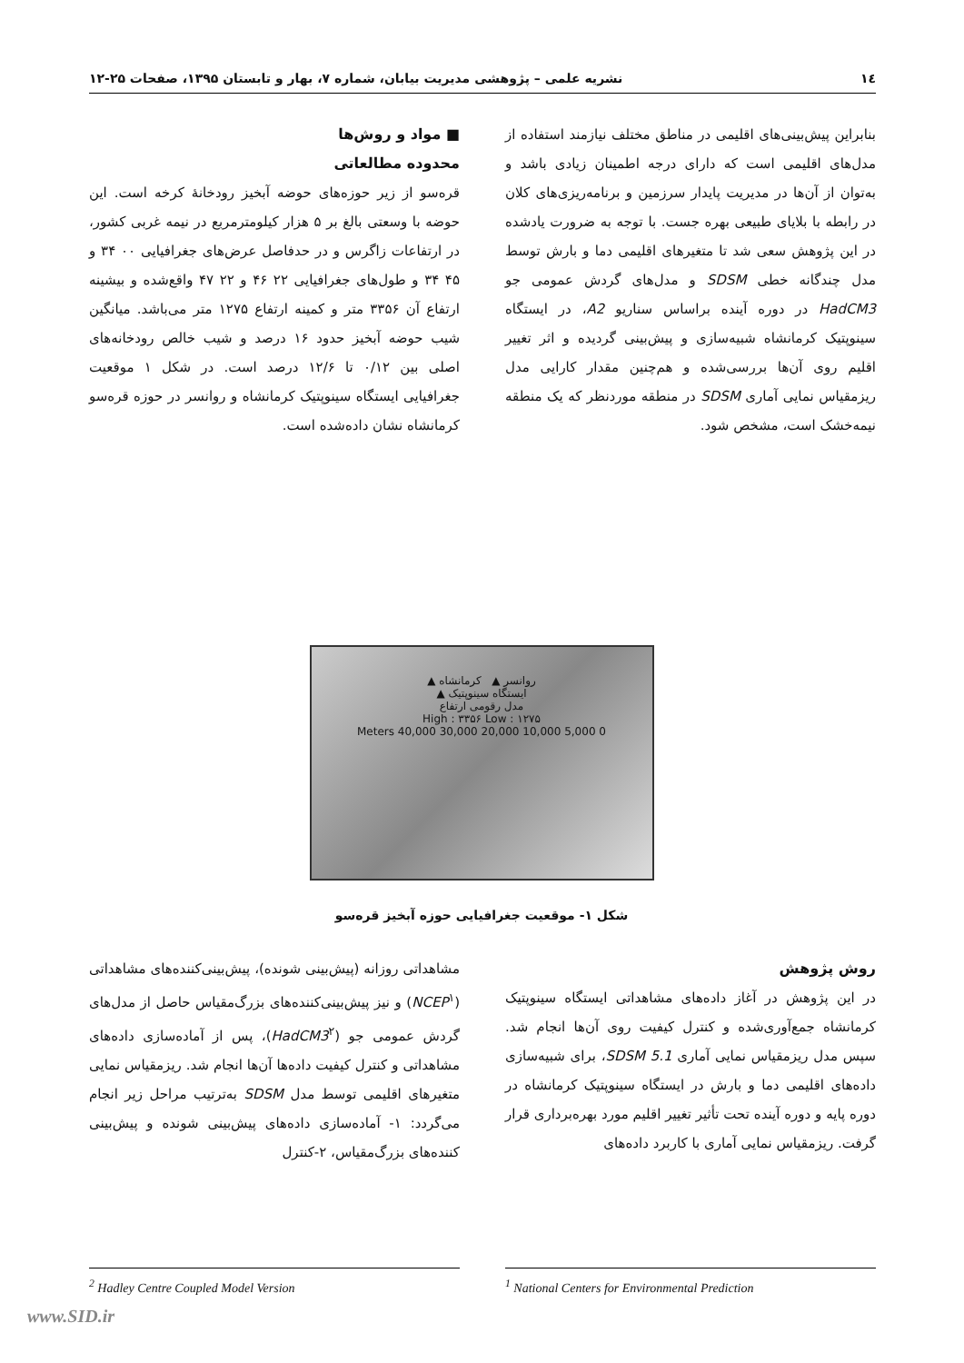۱٤ نشریه علمی – پژوهشی مدیریت بیابان، شماره ۷، بهار و تابستان ۱۳۹۵، صفحات ۲۵-۱۲
بنابراین پیش‌بینی‌های اقلیمی در مناطق مختلف نیازمند استفاده از مدل‌های اقلیمی است که دارای درجه اطمینان زیادی باشد و به‌توان از آن‌ها در مدیریت پایدار سرزمین و برنامه‌ریزی‌های کلان در رابطه با بلایای طبیعی بهره جست. با توجه به ضرورت یادشده در این پژوهش سعی شد تا متغیرهای اقلیمی دما و بارش توسط مدل چندگانه خطی SDSM و مدل‌های گردش عمومی جو HadCM3 در دوره آینده براساس سناریو A2، در ایستگاه سینوپتیک کرمانشاه شبیه‌سازی و پیش‌بینی گردیده و اثر تغییر اقلیم روی آن‌ها بررسی‌شده و هم‌چنین مقدار کارایی مدل ریزمقیاس نمایی آماری SDSM در منطقه موردنظر که یک منطقه نیمه‌خشک است، مشخص شود.
■ مواد و روش‌ها
محدوده مطالعاتی
قره‌سو از زیر حوزه‌های حوضه آبخیز رودخانهٔ کرخه است. این حوضه با وسعتی بالغ بر ۵ هزار کیلومترمربع در نیمه غربی کشور، در ارتفاعات زاگرس و در حدفاصل عرض‌های جغرافیایی ۰۰ ۳۴ و ۴۵ ۳۴ و طول‌های جغرافیایی ۲۲ ۴۶ و ۲۲ ۴۷ واقع‌شده و بیشینه ارتفاع آن ۳۳۵۶ متر و کمینه ارتفاع ۱۲۷۵ متر می‌باشد. میانگین شیب حوضه آبخیز حدود ۱۶ درصد و شیب خالص رودخانه‌های اصلی بین ۰/۱۲ تا ۱۲/۶ درصد است. در شکل ۱ موقعیت جغرافیایی ایستگاه سینوپتیک کرمانشاه و روانسر در حوزه قره‌سو کرمانشاه نشان داده‌شده است.
روانسر ▲ کرمانشاه ▲
ایستگاه سینوپتیک ▲
مدل رقومی ارتفاع
High : ۳۳۵۶ Low : ۱۲۷۵
0 5,000 10,000 20,000 30,000 40,000 Meters
شکل ۱- موقعیت جغرافیایی حوزه آبخیز قره‌سو
روش پژوهش
در این پژوهش در آغاز داده‌های مشاهداتی ایستگاه سینوپتیک کرمانشاه جمع‌آوری‌شده و کنترل کیفیت روی آن‌ها انجام شد. سپس مدل ریزمقیاس نمایی آماری SDSM 5.1، برای شبیه‌سازی داده‌های اقلیمی دما و بارش در ایستگاه سینوپتیک کرمانشاه در دوره پایه و دوره آینده تحت تأثیر تغییر اقلیم مورد بهره‌برداری قرار گرفت. ریزمقیاس نمایی آماری با کاربرد داده‌های
مشاهداتی روزانه (پیش‌بینی شونده)، پیش‌بینی‌کننده‌های مشاهداتی (NCEP<sup>۱</sup>) و نیز پیش‌بینی‌کننده‌های بزرگ‌مقیاس حاصل از مدل‌های گردش عمومی جو (HadCM3<sup>۲</sup>)، پس از آماده‌سازی داده‌های مشاهداتی و کنترل کیفیت داده‌ها آن‌ها انجام شد. ریزمقیاس نمایی متغیرهای اقلیمی توسط مدل SDSM به‌ترتیب مراحل زیر انجام می‌گردد: ۱- آماده‌سازی داده‌های پیش‌بینی شونده و پیش‌بینی کننده‌های بزرگ‌مقیاس، ۲-کنترل
<sup>2</sup> Hadley Centre Coupled Model Version <sup>1</sup> National Centers for Environmental Prediction
www.SID.ir